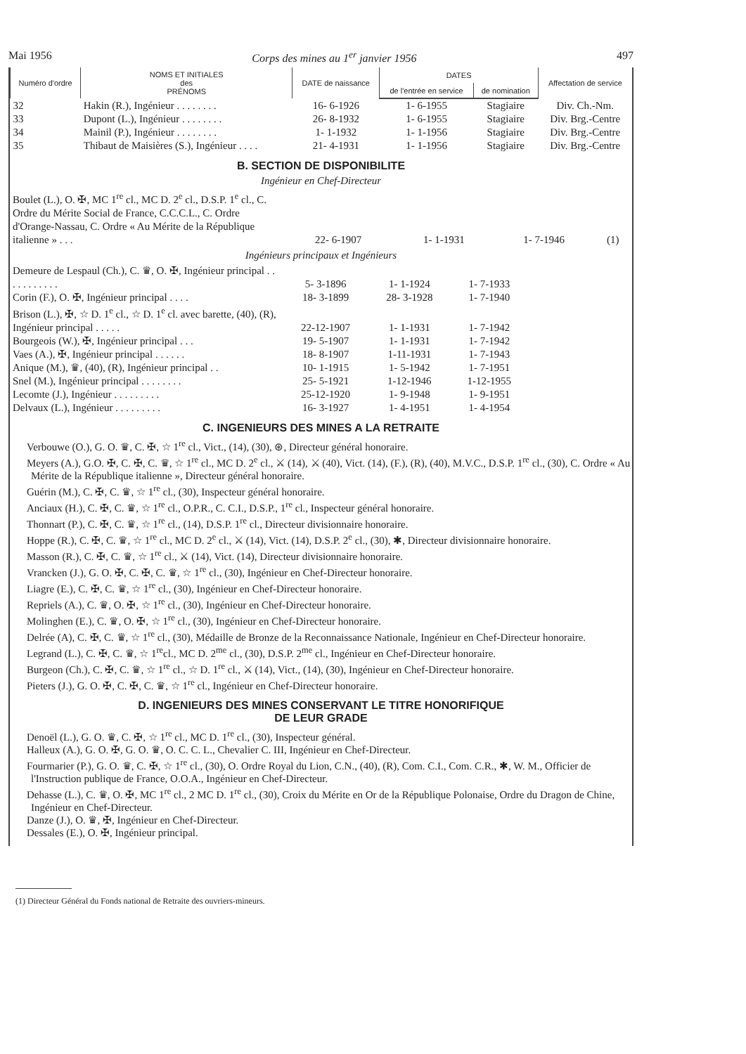Mai 1956 Corps des mines au 1<sup>er</sup> janvier 1956 497
| Numéro d'ordre | NOMS ET INITIALES des PRÉNOMS | DATE de naissance | DATES | | Affectation de service |
| --- | --- | --- | --- | --- | --- |
| | | | de l'entrée en service | de nomination | |
| 32 | Hakin (R.), Ingénieur . . . . . . . . | 16- 6-1926 | 1- 6-1955 | Stagiaire | Div. Ch.-Nm. |
| 33 | Dupont (L.), Ingénieur . . . . . . . . | 26- 8-1932 | 1- 6-1955 | Stagiaire | Div. Brg.-Centre |
| 34 | Mainil (P.), Ingénieur . . . . . . . . | 1- 1-1932 | 1- 1-1956 | Stagiaire | Div. Brg.-Centre |
| 35 | Thibaut de Maisières (S.), Ingénieur . . . . | 21- 4-1931 | 1- 1-1956 | Stagiaire | Div. Brg.-Centre |
B. SECTION DE DISPONIBILITE
Ingénieur en Chef-Directeur
| Boulet (L.), O. ✠, MC 1<sup>re</sup> cl., MC D. 2<sup>e</sup> cl., D.S.P. 1<sup>e</sup> cl., C. Ordre du Mérite Social de France, C.C.C.L., C. Ordre d'Orange-Nassau, C. Ordre « Au Mérite de la République italienne » . . . | 22- 6-1907 | 1- 1-1931 | 1- 7-1946 | (1) |
Ingénieurs principaux et Ingénieurs
| Demeure de Lespaul (Ch.), C. ♛, O. ✠, Ingénieur principal . . . . . . . . . . . | 5- 3-1896 | 1- 1-1924 | 1- 7-1933 | |
| Corin (F.), O. ✠, Ingénieur principal . . . . | 18- 3-1899 | 28- 3-1928 | 1- 7-1940 | |
| Brison (L.), ✠, ☆ D. 1<sup>e</sup> cl., ☆ D. 1<sup>e</sup> cl. avec barette, (40), (R), Ingénieur principal . . . . . | 22-12-1907 | 1- 1-1931 | 1- 7-1942 | |
| Bourgeois (W.), ✠, Ingénieur principal . . . | 19- 5-1907 | 1- 1-1931 | 1- 7-1942 | |
| Vaes (A.), ✠, Ingénieur principal . . . . . . | 18- 8-1907 | 1-11-1931 | 1- 7-1943 | |
| Anique (M.), ♛, (40), (R), Ingénieur principal . . | 10- 1-1915 | 1- 5-1942 | 1- 7-1951 | |
| Snel (M.), Ingénieur principal . . . . . . . . | 25- 5-1921 | 1-12-1946 | 1-12-1955 | |
| Lecomte (J.), Ingénieur . . . . . . . . . | 25-12-1920 | 1- 9-1948 | 1- 9-1951 | |
| Delvaux (L.), Ingénieur . . . . . . . . . | 16- 3-1927 | 1- 4-1951 | 1- 4-1954 | |
C. INGENIEURS DES MINES A LA RETRAITE
Verbouwe (O.), G. O. ♛, C. ✠, ☆ 1<sup>re</sup> cl., Vict., (14), (30), ⊛, Directeur général honoraire.
Meyers (A.), G.O. ✠, C. ✠, C. ♛, ☆ 1<sup>re</sup> cl., MC D. 2<sup>e</sup> cl., ⚔ (14), ⚔ (40), Vict. (14), (F.), (R), (40), M.V.C., D.S.P. 1<sup>re</sup> cl., (30), C. Ordre « Au Mérite de la République italienne », Directeur général honoraire.
Guérin (M.), C. ✠, C. ♛, ☆ 1<sup>re</sup> cl., (30), Inspecteur général honoraire.
Anciaux (H.), C. ✠, C. ♛, ☆ 1<sup>re</sup> cl., O.P.R., C. C.I., D.S.P., 1<sup>re</sup> cl., Inspecteur général honoraire.
Thonnart (P.), C. ✠, C. ♛, ☆ 1<sup>re</sup> cl., (14), D.S.P. 1<sup>re</sup> cl., Directeur divisionnaire honoraire.
Hoppe (R.), C. ✠, C. ♛, ☆ 1<sup>re</sup> cl., MC D. 2<sup>e</sup> cl., ⚔ (14), Vict. (14), D.S.P. 2<sup>e</sup> cl., (30), ✱, Directeur divisionnaire honoraire.
Masson (R.), C. ✠, C. ♛, ☆ 1<sup>re</sup> cl., ⚔ (14), Vict. (14), Directeur divisionnaire honoraire.
Vrancken (J.), G. O. ✠, C. ✠, C. ♛, ☆ 1<sup>re</sup> cl., (30), Ingénieur en Chef-Directeur honoraire.
Liagre (E.), C. ✠, C. ♛, ☆ 1<sup>re</sup> cl., (30), Ingénieur en Chef-Directeur honoraire.
Repriels (A.), C. ♛, O. ✠, ☆ 1<sup>re</sup> cl., (30), Ingénieur en Chef-Directeur honoraire.
Molinghen (E.), C. ♛, O. ✠, ☆ 1<sup>re</sup> cl., (30), Ingénieur en Chef-Directeur honoraire.
Delrée (A), C. ✠, C. ♛, ☆ 1<sup>re</sup> cl., (30), Médaille de Bronze de la Reconnaissance Nationale, Ingénieur en Chef-Directeur honoraire.
Legrand (L.), C. ✠, C. ♛, ☆ 1<sup>re</sup>cl., MC D. 2<sup>me</sup> cl., (30), D.S.P. 2<sup>me</sup> cl., Ingénieur en Chef-Directeur honoraire.
Burgeon (Ch.), C. ✠, C. ♛, ☆ 1<sup>re</sup> cl., ☆ D. 1<sup>re</sup> cl., ⚔ (14), Vict., (14), (30), Ingénieur en Chef-Directeur honoraire.
Pieters (J.), G. O. ✠, C. ✠, C. ♛, ☆ 1<sup>re</sup> cl., Ingénieur en Chef-Directeur honoraire.
D. INGENIEURS DES MINES CONSERVANT LE TITRE HONORIFIQUE
DE LEUR GRADE
Denoël (L.), G. O. ♛, C. ✠, ☆ 1<sup>re</sup> cl., MC D. 1<sup>re</sup> cl., (30), Inspecteur général.
Halleux (A.), G. O. ✠, G. O. ♛, O. C. C. L., Chevalier C. III, Ingénieur en Chef-Directeur.
Fourmarier (P.), G. O. ♛, C. ✠, ☆ 1<sup>re</sup> cl., (30), O. Ordre Royal du Lion, C.N., (40), (R), Com. C.I., Com. C.R., ✱, W. M., Officier de l'Instruction publique de France, O.O.A., Ingénieur en Chef-Directeur.
Dehasse (L.), C. ♛, O. ✠, MC 1<sup>re</sup> cl., 2 MC D. 1<sup>re</sup> cl., (30), Croix du Mérite en Or de la République Polonaise, Ordre du Dragon de Chine, Ingénieur en Chef-Directeur.
Danze (J.), O. ♛, ✠, Ingénieur en Chef-Directeur.
Dessales (E.), O. ✠, Ingénieur principal.
(1) Directeur Général du Fonds national de Retraite des ouvriers-mineurs.